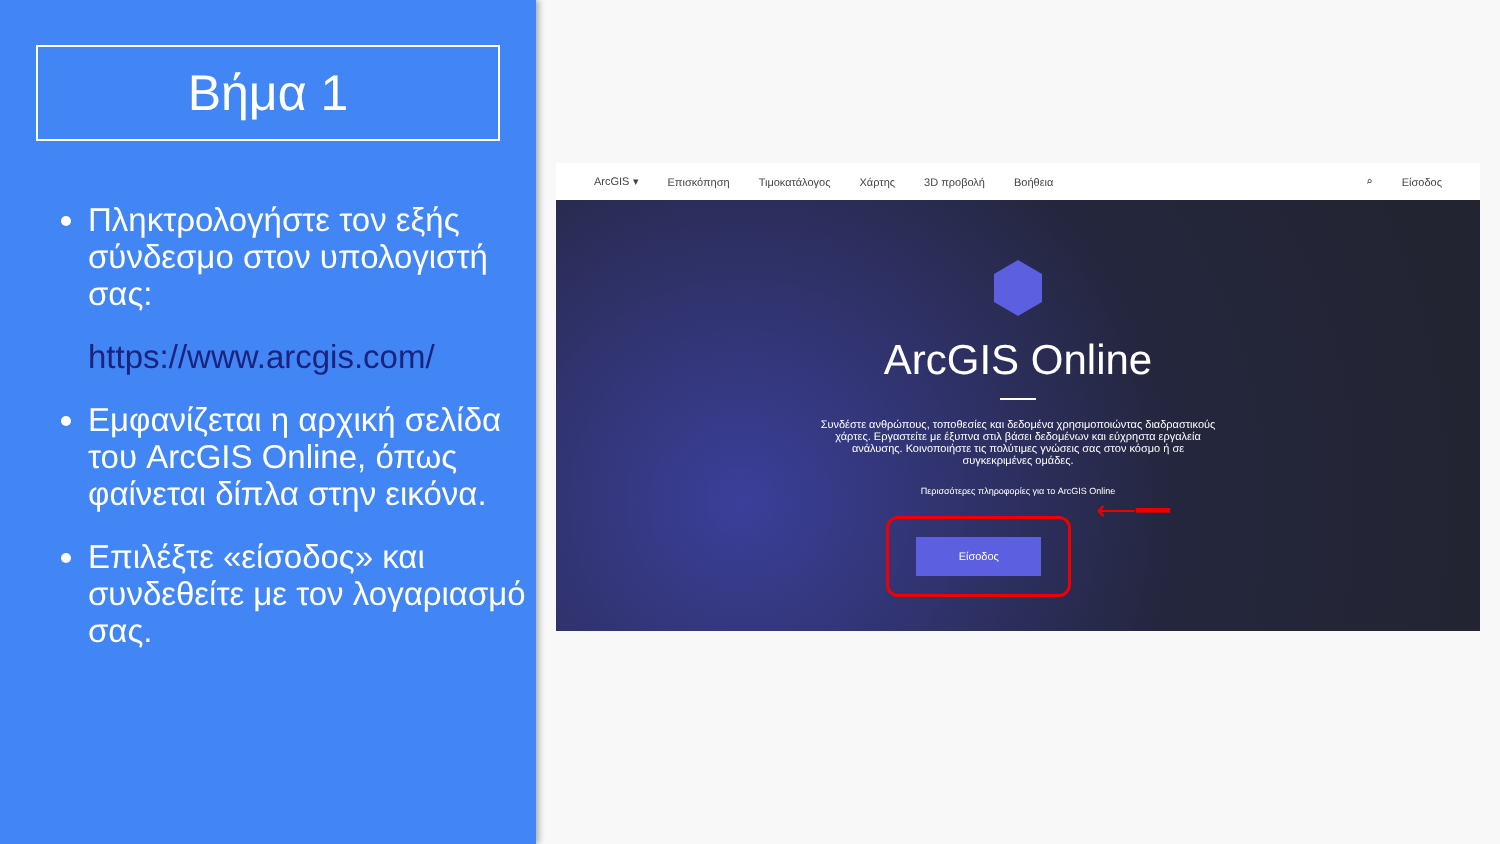Βήμα 1
Πληκτρολογήστε τον εξής σύνδεσμο στον υπολογιστή σας:
https://www.arcgis.com/
Εμφανίζεται η αρχική σελίδα του ArcGIS Online, όπως φαίνεται δίπλα στην εικόνα.
Επιλέξτε «είσοδος» και συνδεθείτε με τον λογαριασμό σας.
ArcGIS ▾ Επισκόπηση Τιμοκατάλογος Χάρτης 3D προβολή Βοήθεια ⌕ Είσοδος
ArcGIS Online
Συνδέστε ανθρώπους, τοποθεσίες και δεδομένα χρησιμοποιώντας διαδραστικούς χάρτες. Εργαστείτε με έξυπνα στιλ βάσει δεδομένων και εύχρηστα εργαλεία ανάλυσης. Κοινοποιήστε τις πολύτιμες γνώσεις σας στον κόσμο ή σε συγκεκριμένες ομάδες.
Περισσότερες πληροφορίες για το ArcGIS Online
Είσοδος
⟵━━